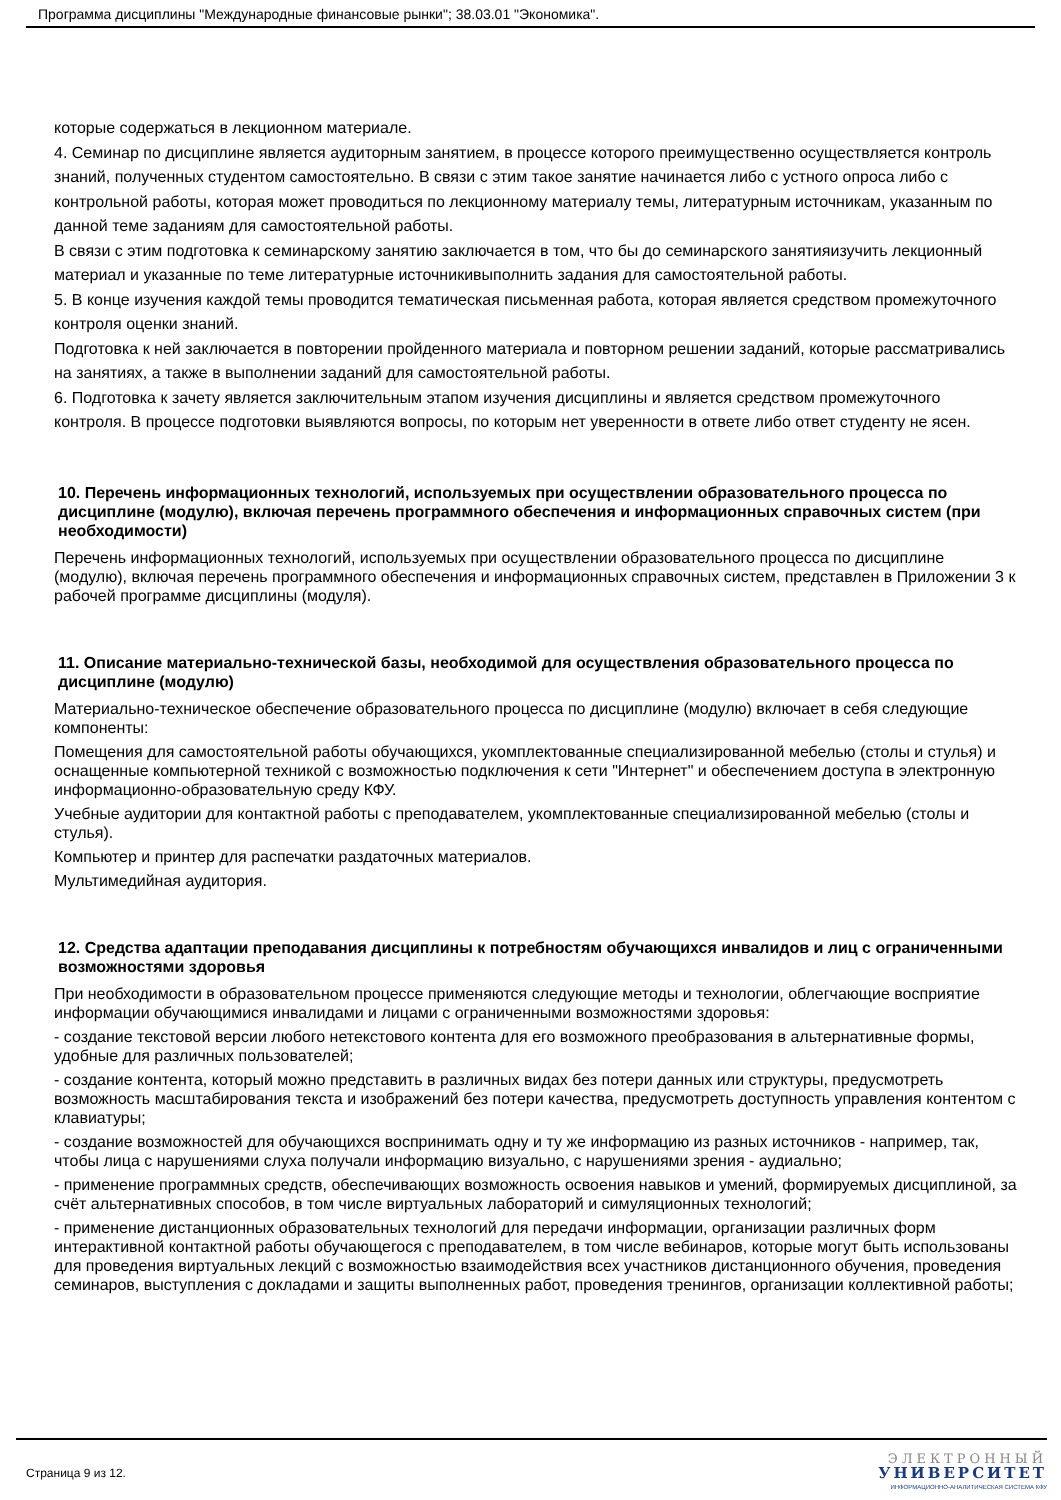Программа дисциплины "Международные финансовые рынки"; 38.03.01 "Экономика".
которые содержаться в лекционном материале.
4. Семинар по дисциплине является аудиторным занятием, в процессе которого преимущественно осуществляется контроль знаний, полученных студентом самостоятельно. В связи с этим такое занятие начинается либо с устного опроса либо с контрольной работы, которая может проводиться по лекционному материалу темы, литературным источникам, указанным по данной теме заданиям для самостоятельной работы.
В связи с этим подготовка к семинарскому занятию заключается в том, что бы до семинарского занятияизучить лекционный материал и указанные по теме литературные источникивыполнить задания для самостоятельной работы.
5. В конце изучения каждой темы проводится тематическая письменная работа, которая является средством промежуточного контроля оценки знаний.
Подготовка к ней заключается в повторении пройденного материала и повторном решении заданий, которые рассматривались на занятиях, а также в выполнении заданий для самостоятельной работы.
6. Подготовка к зачету является заключительным этапом изучения дисциплины и является средством промежуточного
контроля. В процессе подготовки выявляются вопросы, по которым нет уверенности в ответе либо ответ студенту не ясен.
10. Перечень информационных технологий, используемых при осуществлении образовательного процесса по дисциплине (модулю), включая перечень программного обеспечения и информационных справочных систем (при необходимости)
Перечень информационных технологий, используемых при осуществлении образовательного процесса по дисциплине (модулю), включая перечень программного обеспечения и информационных справочных систем, представлен в Приложении 3 к рабочей программе дисциплины (модуля).
11. Описание материально-технической базы, необходимой для осуществления образовательного процесса по дисциплине (модулю)
Материально-техническое обеспечение образовательного процесса по дисциплине (модулю) включает в себя следующие компоненты:
Помещения для самостоятельной работы обучающихся, укомплектованные специализированной мебелью (столы и стулья) и оснащенные компьютерной техникой с возможностью подключения к сети "Интернет" и обеспечением доступа в электронную информационно-образовательную среду КФУ.
Учебные аудитории для контактной работы с преподавателем, укомплектованные специализированной мебелью (столы и стулья).
Компьютер и принтер для распечатки раздаточных материалов.
Мультимедийная аудитория.
12. Средства адаптации преподавания дисциплины к потребностям обучающихся инвалидов и лиц с ограниченными возможностями здоровья
При необходимости в образовательном процессе применяются следующие методы и технологии, облегчающие восприятие информации обучающимися инвалидами и лицами с ограниченными возможностями здоровья:
- создание текстовой версии любого нетекстового контента для его возможного преобразования в альтернативные формы, удобные для различных пользователей;
- создание контента, который можно представить в различных видах без потери данных или структуры, предусмотреть возможность масштабирования текста и изображений без потери качества, предусмотреть доступность управления контентом с клавиатуры;
- создание возможностей для обучающихся воспринимать одну и ту же информацию из разных источников - например, так, чтобы лица с нарушениями слуха получали информацию визуально, с нарушениями зрения - аудиально;
- применение программных средств, обеспечивающих возможность освоения навыков и умений, формируемых дисциплиной, за счёт альтернативных способов, в том числе виртуальных лабораторий и симуляционных технологий;
- применение дистанционных образовательных технологий для передачи информации, организации различных форм интерактивной контактной работы обучающегося с преподавателем, в том числе вебинаров, которые могут быть использованы для проведения виртуальных лекций с возможностью взаимодействия всех участников дистанционного обучения, проведения семинаров, выступления с докладами и защиты выполненных работ, проведения тренингов, организации коллективной работы;
Страница 9 из 12.
ЭЛЕКТРОННЫЙ
УНИВЕРСИТЕТ
ИНФОРМАЦИОННО-АНАЛИТИЧЕСКАЯ СИСТЕМА КФУ